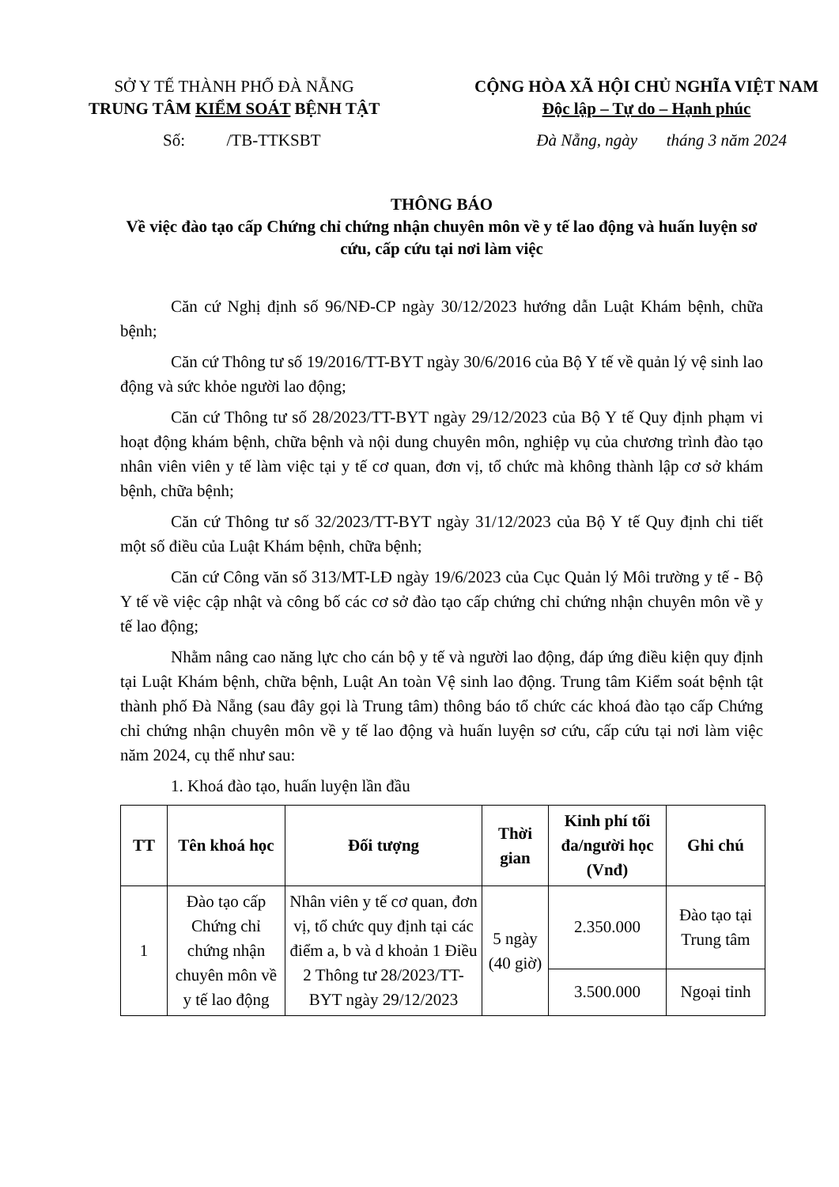SỞ Y TẾ THÀNH PHỐ ĐÀ NẴNG
TRUNG TÂM KIỂM SOÁT BỆNH TẬT
CỘNG HÒA XÃ HỘI CHỦ NGHĨA VIỆT NAM
Độc lập – Tự do – Hạnh phúc
Số: /TB-TTKSBT Đà Nẵng, ngày tháng 3 năm 2024
THÔNG BÁO
Về việc đào tạo cấp Chứng chỉ chứng nhận chuyên môn về y tế lao động và huấn luyện sơ cứu, cấp cứu tại nơi làm việc
Căn cứ Nghị định số 96/NĐ-CP ngày 30/12/2023 hướng dẫn Luật Khám bệnh, chữa bệnh;
Căn cứ Thông tư số 19/2016/TT-BYT ngày 30/6/2016 của Bộ Y tế về quản lý vệ sinh lao động và sức khỏe người lao động;
Căn cứ Thông tư số 28/2023/TT-BYT ngày 29/12/2023 của Bộ Y tế Quy định phạm vi hoạt động khám bệnh, chữa bệnh và nội dung chuyên môn, nghiệp vụ của chương trình đào tạo nhân viên viên y tế làm việc tại y tế cơ quan, đơn vị, tổ chức mà không thành lập cơ sở khám bệnh, chữa bệnh;
Căn cứ Thông tư số 32/2023/TT-BYT ngày 31/12/2023 của Bộ Y tế Quy định chi tiết một số điều của Luật Khám bệnh, chữa bệnh;
Căn cứ Công văn số 313/MT-LĐ ngày 19/6/2023 của Cục Quản lý Môi trường y tế - Bộ Y tế về việc cập nhật và công bố các cơ sở đào tạo cấp chứng chỉ chứng nhận chuyên môn về y tế lao động;
Nhằm nâng cao năng lực cho cán bộ y tế và người lao động, đáp ứng điều kiện quy định tại Luật Khám bệnh, chữa bệnh, Luật An toàn Vệ sinh lao động. Trung tâm Kiểm soát bệnh tật thành phố Đà Nẵng (sau đây gọi là Trung tâm) thông báo tổ chức các khoá đào tạo cấp Chứng chỉ chứng nhận chuyên môn về y tế lao động và huấn luyện sơ cứu, cấp cứu tại nơi làm việc năm 2024, cụ thể như sau:
1. Khoá đào tạo, huấn luyện lần đầu
| TT | Tên khoá học | Đối tượng | Thời gian | Kinh phí tối đa/người học (Vnđ) | Ghi chú |
| --- | --- | --- | --- | --- | --- |
| 1 | Đào tạo cấp Chứng chỉ chứng nhận chuyên môn về y tế lao động | Nhân viên y tế cơ quan, đơn vị, tổ chức quy định tại các điểm a, b và d khoản 1 Điều 2 Thông tư 28/2023/TT-BYT ngày 29/12/2023 | 5 ngày (40 giờ) | 2.350.000 | Đào tạo tại Trung tâm |
| | | | | 3.500.000 | Ngoại tỉnh |